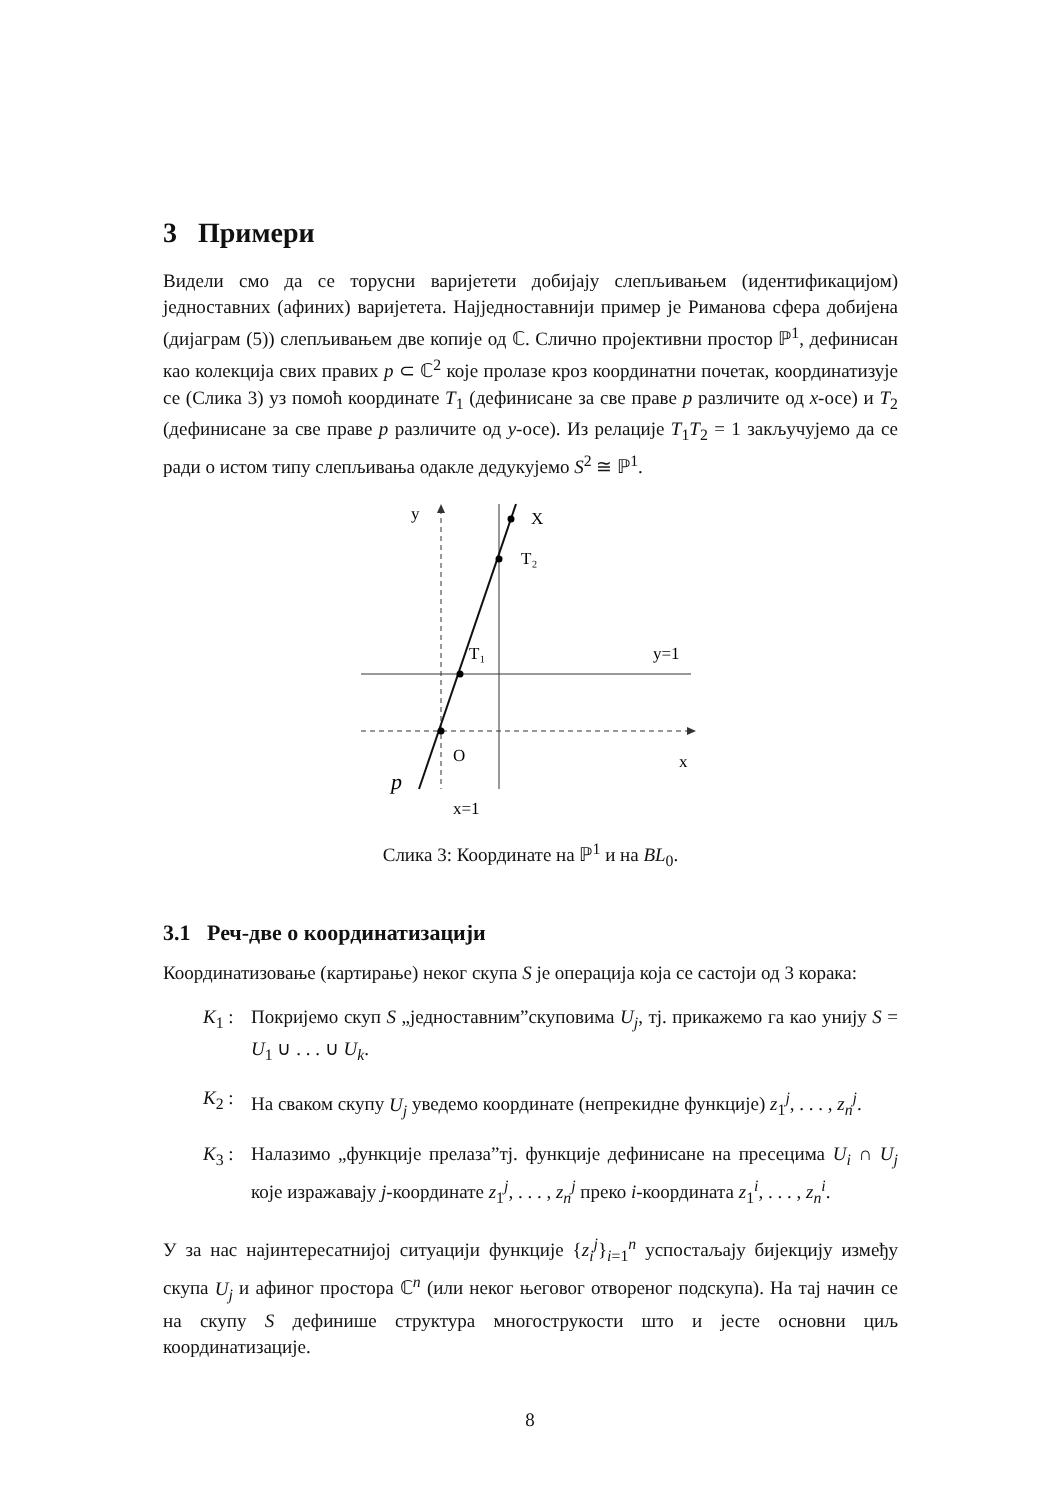3 Примери
Видели смо да се торусни варијетети добијају слепљивањем (идентификацијом) једноставних (афиних) варијетета. Најједноставнији пример је Риманова сфера добијена (дијаграм (5)) слепљивањем две копије од ℂ. Слично пројективни простор ℙ<sup>1</sup>, дефинисан као колекција свих правих p ⊂ ℂ<sup>2</sup> које пролазе кроз координатни почетак, координатизује се (Слика 3) уз помоћ координате T<sub>1</sub> (дефинисане за све праве p различите од x-осе) и T<sub>2</sub> (дефинисане за све праве p различите од y-осе). Из релације T<sub>1</sub>T<sub>2</sub> = 1 закључујемо да се ради о истом типу слепљивања одакле дедукујемо S<sup>2</sup> ≅ ℙ<sup>1</sup>.
y
X
T₂
T₁
y=1
O
x
p
x=1
Слика 3: Координате на ℙ<sup>1</sup> и на BL<sub>0</sub>.
3.1 Реч-две о координатизацији
Координатизовање (картирање) неког скупа S је операција која се састоји од 3 корака:
K<sub>1</sub> : Покријемо скуп S „једноставним”скуповима U<sub>j</sub>, тј. прикажемо га као унију S = U<sub>1</sub> ∪ . . . ∪ U<sub>k</sub>.
K<sub>2</sub> : На сваком скупу U<sub>j</sub> уведемо координате (непрекидне функције) z<sub>1</sub><sup>j</sup>, . . . , z<sub>n</sub><sup>j</sup>.
K<sub>3</sub> : Налазимо „функције прелаза”тј. функције дефинисане на пресецима U<sub>i</sub> ∩ U<sub>j</sub> које изражавају j-координате z<sub>1</sub><sup>j</sup>, . . . , z<sub>n</sub><sup>j</sup> преко i-координата z<sub>1</sub><sup>i</sup>, . . . , z<sub>n</sub><sup>i</sup>.
У за нас најинтересатнијој ситуацији функције {z<sub>i</sub><sup>j</sup>}<sub>i=1</sub><sup>n</sup> успостаљају бијекцију између скупа U<sub>j</sub> и афиног простора ℂ<sup>n</sup> (или неког његовог отвореног подскупа). На тај начин се на скупу S дефинише структура многострукости што и јесте основни циљ координатизације.
8